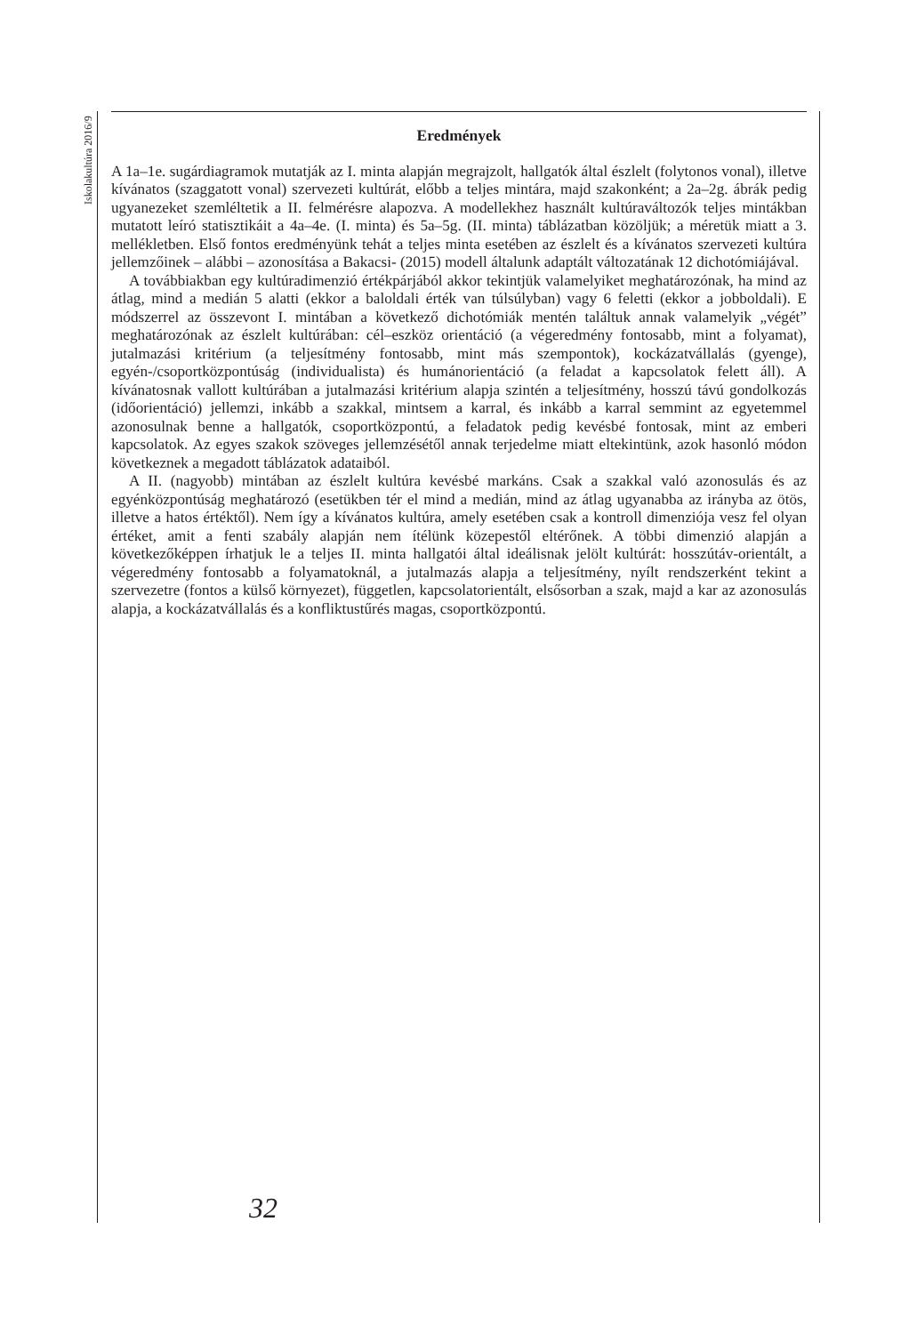Iskolakultúra 2016/9
Eredmények
A 1a–1e. sugárdiagramok mutatják az I. minta alapján megrajzolt, hallgatók által észlelt (folytonos vonal), illetve kívánatos (szaggatott vonal) szervezeti kultúrát, előbb a teljes mintára, majd szakonként; a 2a–2g. ábrák pedig ugyanezeket szemléltetik a II. felmérésre alapozva. A modellekhez használt kultúraváltozók teljes mintákban mutatott leíró statisztikáit a 4a–4e. (I. minta) és 5a–5g. (II. minta) táblázatban közöljük; a méretük miatt a 3. mellékletben. Első fontos eredményünk tehát a teljes minta esetében az észlelt és a kívánatos szervezeti kultúra jellemzőinek – alábbi – azonosítása a Bakacsi- (2015) modell általunk adaptált változatának 12 dichotómiájával.
A továbbiakban egy kultúradimenzió értékpárjából akkor tekintjük valamelyiket meghatározónak, ha mind az átlag, mind a medián 5 alatti (ekkor a baloldali érték van túlsúlyban) vagy 6 feletti (ekkor a jobboldali). E módszerrel az összevont I. mintában a következő dichotómiák mentén találtuk annak valamelyik „végét” meghatározónak az észlelt kultúrában: cél–eszköz orientáció (a végeredmény fontosabb, mint a folyamat), jutalmazási kritérium (a teljesítmény fontosabb, mint más szempontok), kockázatvállalás (gyenge), egyén-/csoportközpontúság (individualista) és humánorientáció (a feladat a kapcsolatok felett áll). A kívánatosnak vallott kultúrában a jutalmazási kritérium alapja szintén a teljesítmény, hosszú távú gondolkozás (időorientáció) jellemzi, inkább a szakkal, mintsem a karral, és inkább a karral semmint az egyetemmel azonosulnak benne a hallgatók, csoportközpontú, a feladatok pedig kevésbé fontosak, mint az emberi kapcsolatok. Az egyes szakok szöveges jellemzésétől annak terjedelme miatt eltekintünk, azok hasonló módon következnek a megadott táblázatok adataiból.
A II. (nagyobb) mintában az észlelt kultúra kevésbé markáns. Csak a szakkal való azonosulás és az egyénközpontúság meghatározó (esetükben tér el mind a medián, mind az átlag ugyanabba az irányba az ötös, illetve a hatos értéktől). Nem így a kívánatos kultúra, amely esetében csak a kontroll dimenziója vesz fel olyan értéket, amit a fenti szabály alapján nem ítélünk közepestől eltérőnek. A többi dimenzió alapján a következőképpen írhatjuk le a teljes II. minta hallgatói által ideálisnak jelölt kultúrát: hosszútáv-orientált, a végeredmény fontosabb a folyamatoknál, a jutalmazás alapja a teljesítmény, nyílt rendszerként tekint a szervezetre (fontos a külső környezet), független, kapcsolatorientált, elsősorban a szak, majd a kar az azonosulás alapja, a kockázatvállalás és a konfliktustűrés magas, csoportközpontú.
32